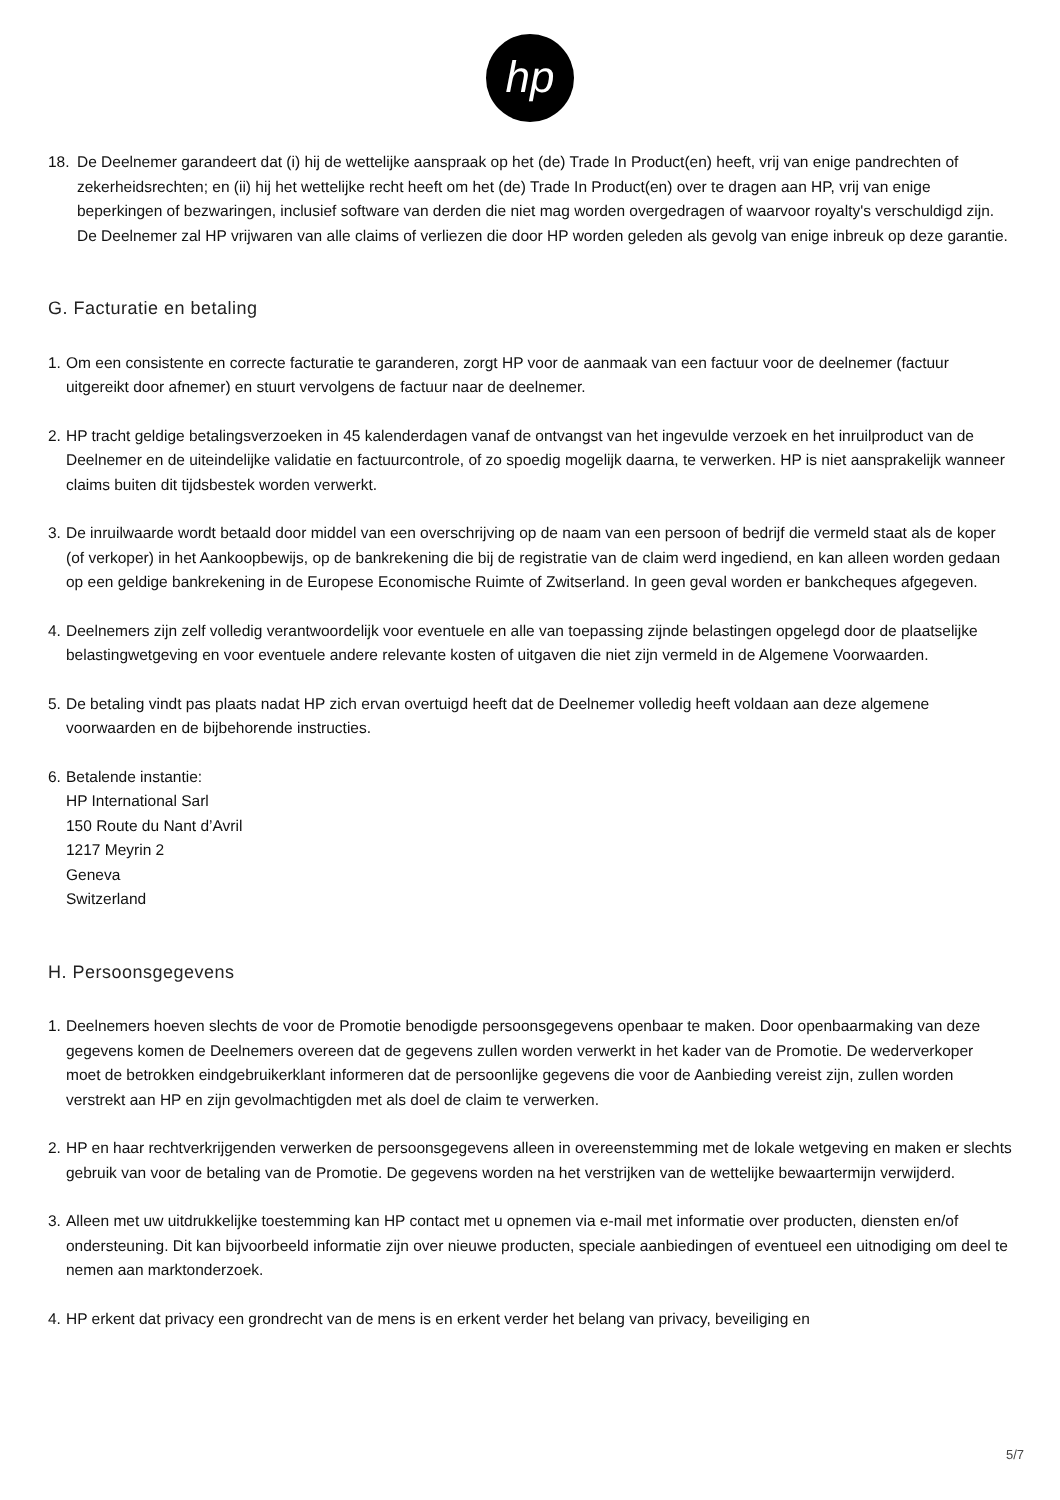hp
18. De Deelnemer garandeert dat (i) hij de wettelijke aanspraak op het (de) Trade In Product(en) heeft, vrij van enige pandrechten of zekerheidsrechten; en (ii) hij het wettelijke recht heeft om het (de) Trade In Product(en) over te dragen aan HP, vrij van enige beperkingen of bezwaringen, inclusief software van derden die niet mag worden overgedragen of waarvoor royalty's verschuldigd zijn. De Deelnemer zal HP vrijwaren van alle claims of verliezen die door HP worden geleden als gevolg van enige inbreuk op deze garantie.
G. Facturatie en betaling
1. Om een consistente en correcte facturatie te garanderen, zorgt HP voor de aanmaak van een factuur voor de deelnemer (factuur uitgereikt door afnemer) en stuurt vervolgens de factuur naar de deelnemer.
2. HP tracht geldige betalingsverzoeken in 45 kalenderdagen vanaf de ontvangst van het ingevulde verzoek en het inruilproduct van de Deelnemer en de uiteindelijke validatie en factuurcontrole, of zo spoedig mogelijk daarna, te verwerken. HP is niet aansprakelijk wanneer claims buiten dit tijdsbestek worden verwerkt.
3. De inruilwaarde wordt betaald door middel van een overschrijving op de naam van een persoon of bedrijf die vermeld staat als de koper (of verkoper) in het Aankoopbewijs, op de bankrekening die bij de registratie van de claim werd ingediend, en kan alleen worden gedaan op een geldige bankrekening in de Europese Economische Ruimte of Zwitserland. In geen geval worden er bankcheques afgegeven.
4. Deelnemers zijn zelf volledig verantwoordelijk voor eventuele en alle van toepassing zijnde belastingen opgelegd door de plaatselijke belastingwetgeving en voor eventuele andere relevante kosten of uitgaven die niet zijn vermeld in de Algemene Voorwaarden.
5. De betaling vindt pas plaats nadat HP zich ervan overtuigd heeft dat de Deelnemer volledig heeft voldaan aan deze algemene voorwaarden en de bijbehorende instructies.
6. Betalende instantie:
HP International Sarl
150 Route du Nant d’Avril
1217 Meyrin 2
Geneva
Switzerland
H. Persoonsgegevens
1. Deelnemers hoeven slechts de voor de Promotie benodigde persoonsgegevens openbaar te maken. Door openbaarmaking van deze gegevens komen de Deelnemers overeen dat de gegevens zullen worden verwerkt in het kader van de Promotie. De wederverkoper moet de betrokken eindgebruikerklant informeren dat de persoonlijke gegevens die voor de Aanbieding vereist zijn, zullen worden verstrekt aan HP en zijn gevolmachtigden met als doel de claim te verwerken.
2. HP en haar rechtverkrijgenden verwerken de persoonsgegevens alleen in overeenstemming met de lokale wetgeving en maken er slechts gebruik van voor de betaling van de Promotie. De gegevens worden na het verstrijken van de wettelijke bewaartermijn verwijderd.
3. Alleen met uw uitdrukkelijke toestemming kan HP contact met u opnemen via e-mail met informatie over producten, diensten en/of ondersteuning. Dit kan bijvoorbeeld informatie zijn over nieuwe producten, speciale aanbiedingen of eventueel een uitnodiging om deel te nemen aan marktonderzoek.
4. HP erkent dat privacy een grondrecht van de mens is en erkent verder het belang van privacy, beveiliging en
5/7